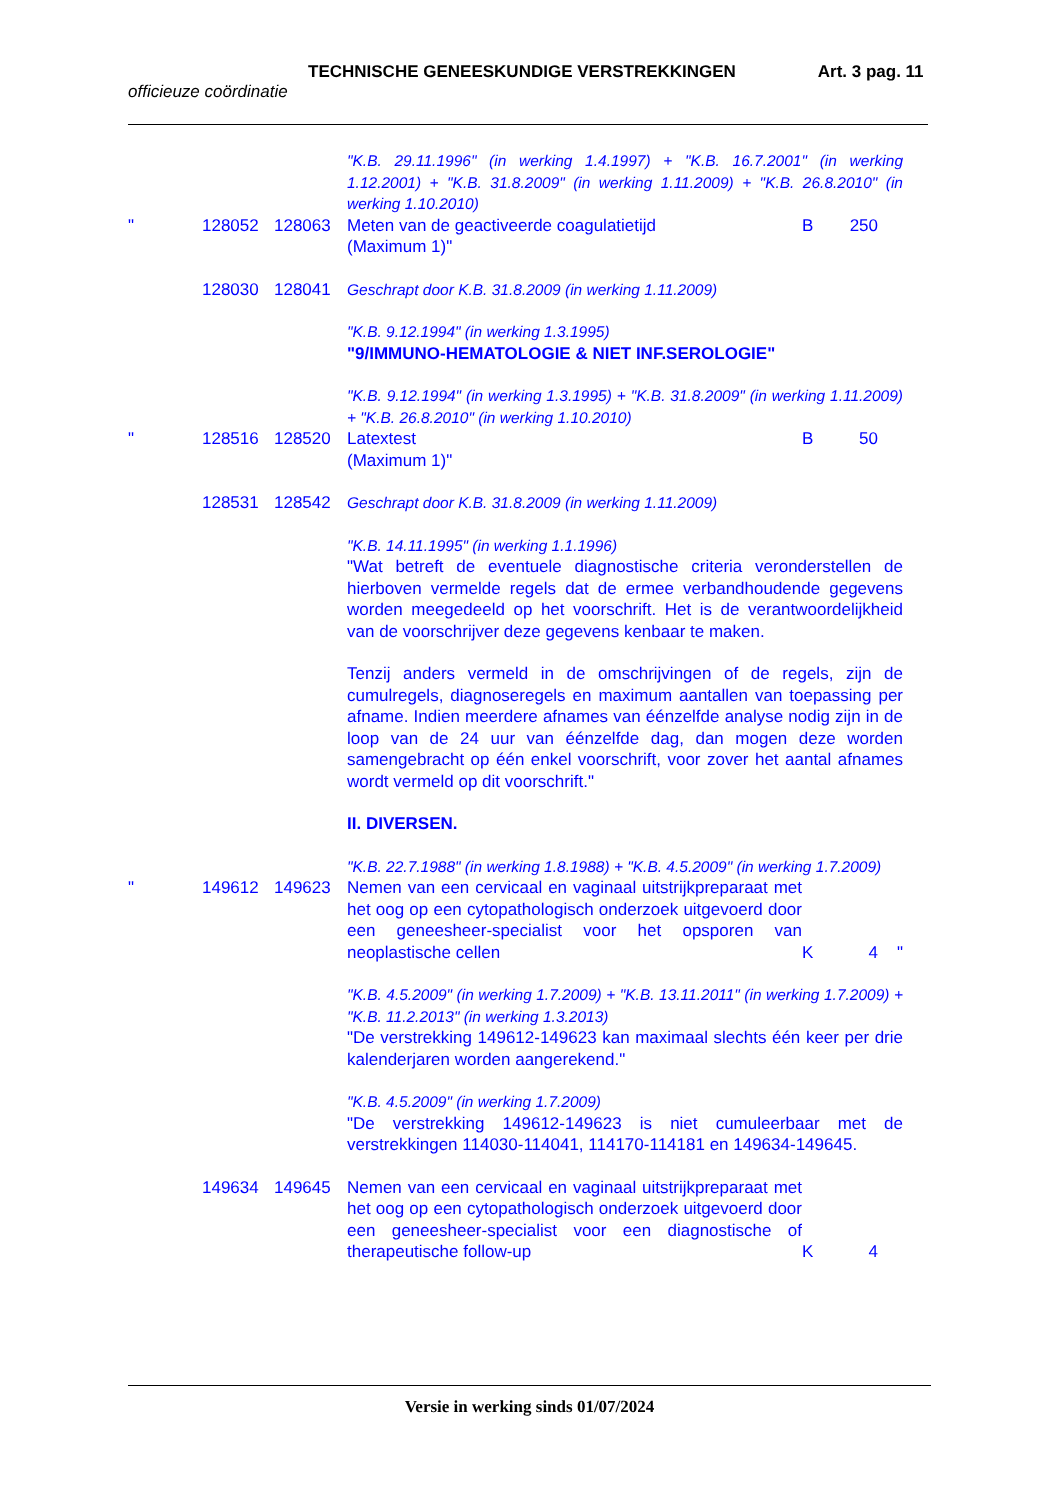TECHNISCHE GENEESKUNDIGE VERSTREKKINGEN Art. 3 pag. 11
officieuze coördinatie
"K.B. 29.11.1996" (in werking 1.4.1997) + "K.B. 16.7.2001" (in werking 1.12.2001) + "K.B. 31.8.2009" (in werking 1.11.2009) + "K.B. 26.8.2010" (in werking 1.10.2010)
" 128052 128063 Meten van de geactiveerde coagulatietijd
(Maximum 1)"
B 250
128030 128041 Geschrapt door K.B. 31.8.2009 (in werking 1.11.2009)
"K.B. 9.12.1994" (in werking 1.3.1995)
"9/IMMUNO-HEMATOLOGIE & NIET INF.SEROLOGIE"
"K.B. 9.12.1994" (in werking 1.3.1995) + "K.B. 31.8.2009" (in werking 1.11.2009) + "K.B. 26.8.2010" (in werking 1.10.2010)
" 128516 128520 Latextest
(Maximum 1)"
B 50
128531 128542 Geschrapt door K.B. 31.8.2009 (in werking 1.11.2009)
"K.B. 14.11.1995" (in werking 1.1.1996)
"Wat betreft de eventuele diagnostische criteria veronderstellen de hierboven vermelde regels dat de ermee verbandhoudende gegevens worden meegedeeld op het voorschrift. Het is de verantwoordelijkheid van de voorschrijver deze gegevens kenbaar te maken.
Tenzij anders vermeld in de omschrijvingen of de regels, zijn de cumulregels, diagnoseregels en maximum aantallen van toepassing per afname. Indien meerdere afnames van éénzelfde analyse nodig zijn in de loop van de 24 uur van éénzelfde dag, dan mogen deze worden samengebracht op één enkel voorschrift, voor zover het aantal afnames wordt vermeld op dit voorschrift."
II. DIVERSEN.
"K.B. 22.7.1988" (in werking 1.8.1988) + "K.B. 4.5.2009" (in werking 1.7.2009)
" 149612 149623 Nemen van een cervicaal en vaginaal uitstrijkpreparaat met het oog op een cytopathologisch onderzoek uitgevoerd door een geneesheer-specialist voor het opsporen van neoplastische cellen
K 4 "
"K.B. 4.5.2009" (in werking 1.7.2009) + "K.B. 13.11.2011" (in werking 1.7.2009) + "K.B. 11.2.2013" (in werking 1.3.2013)
"De verstrekking 149612-149623 kan maximaal slechts één keer per drie kalenderjaren worden aangerekend."
"K.B. 4.5.2009" (in werking 1.7.2009)
"De verstrekking 149612-149623 is niet cumuleerbaar met de verstrekkingen 114030-114041, 114170-114181 en 149634-149645.
149634 149645 Nemen van een cervicaal en vaginaal uitstrijkpreparaat met het oog op een cytopathologisch onderzoek uitgevoerd door een geneesheer-specialist voor een diagnostische of therapeutische follow-up
K 4
Versie in werking sinds 01/07/2024